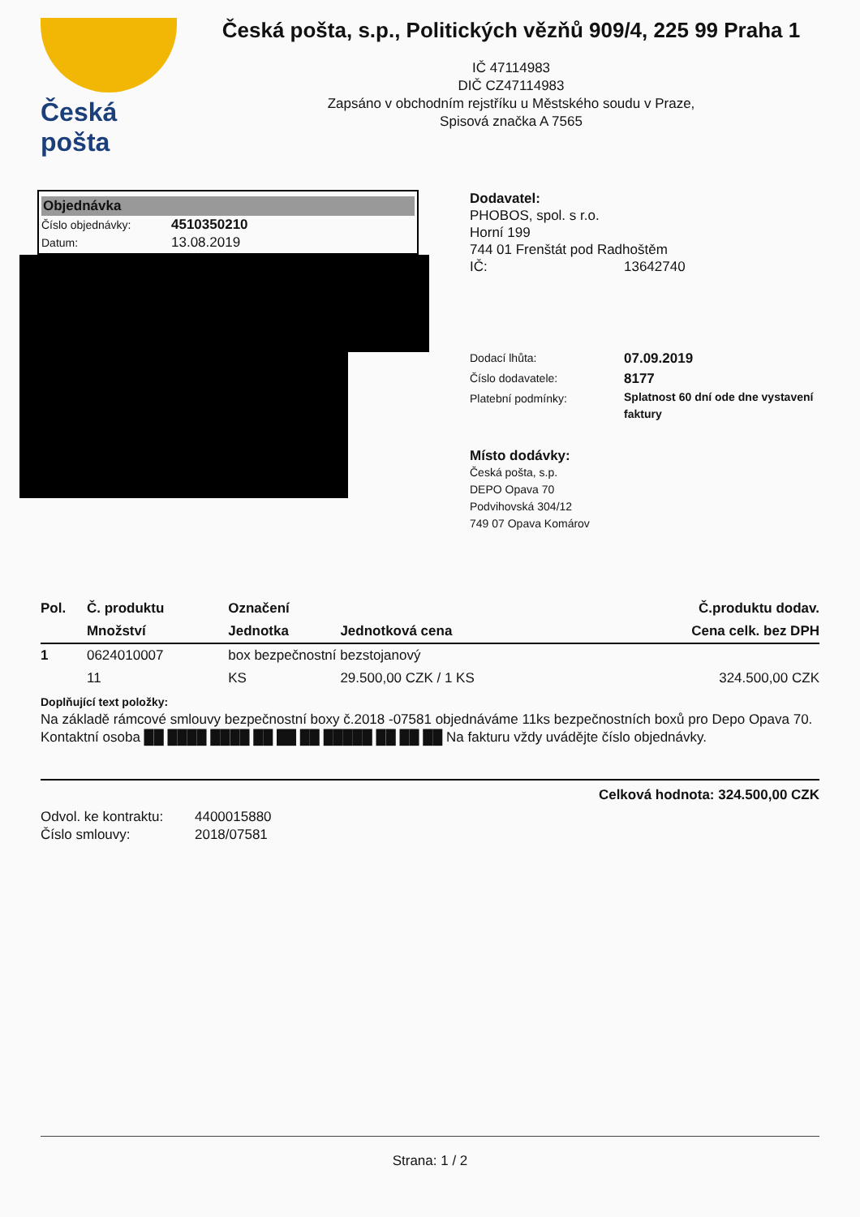Česká pošta
Česká pošta, s.p., Politických vězňů 909/4, 225 99 Praha 1
IČ 47114983
DIČ CZ47114983
Zapsáno v obchodním rejstříku u Městského soudu v Praze,
Spisová značka A 7565
Objednávka
Číslo objednávky: 4510350210
Datum: 13.08.2019
Dodavatel:
PHOBOS, spol. s r.o.
Horní 199
744 01 Frenštát pod Radhoštěm
IČ: 13642740
Dodací lhůta: 07.09.2019
Číslo dodavatele: 8177
Platební podmínky: Splatnost 60 dní ode dne vystavení faktury
Místo dodávky:
Česká pošta, s.p.
DEPO Opava 70
Podvihovská 304/12
749 07 Opava Komárov
| Pol. | Č. produktu | Označení | | Č.produktu dodav. |
| --- | --- | --- | --- | --- |
| | Množství | Jednotka | Jednotková cena | Cena celk. bez DPH |
| 1 | 0624010007 | box bezpečnostní bezstojanový | | |
| | 11 | KS | 29.500,00 CZK / 1 KS | 324.500,00 CZK |
Doplňující text položky:
Na základě rámcové smlouvy bezpečnostní boxy č.2018 -07581 objednáváme 11ks bezpečnostních boxů pro Depo Opava 70. Kontaktní osoba ██ ████ ████ ██ ██ ██ █████ ██ ██ ██ Na fakturu vždy uvádějte číslo objednávky.
Celková hodnota: 324.500,00 CZK
Odvol. ke kontraktu: 4400015880
Číslo smlouvy: 2018/07581
Strana: 1 / 2